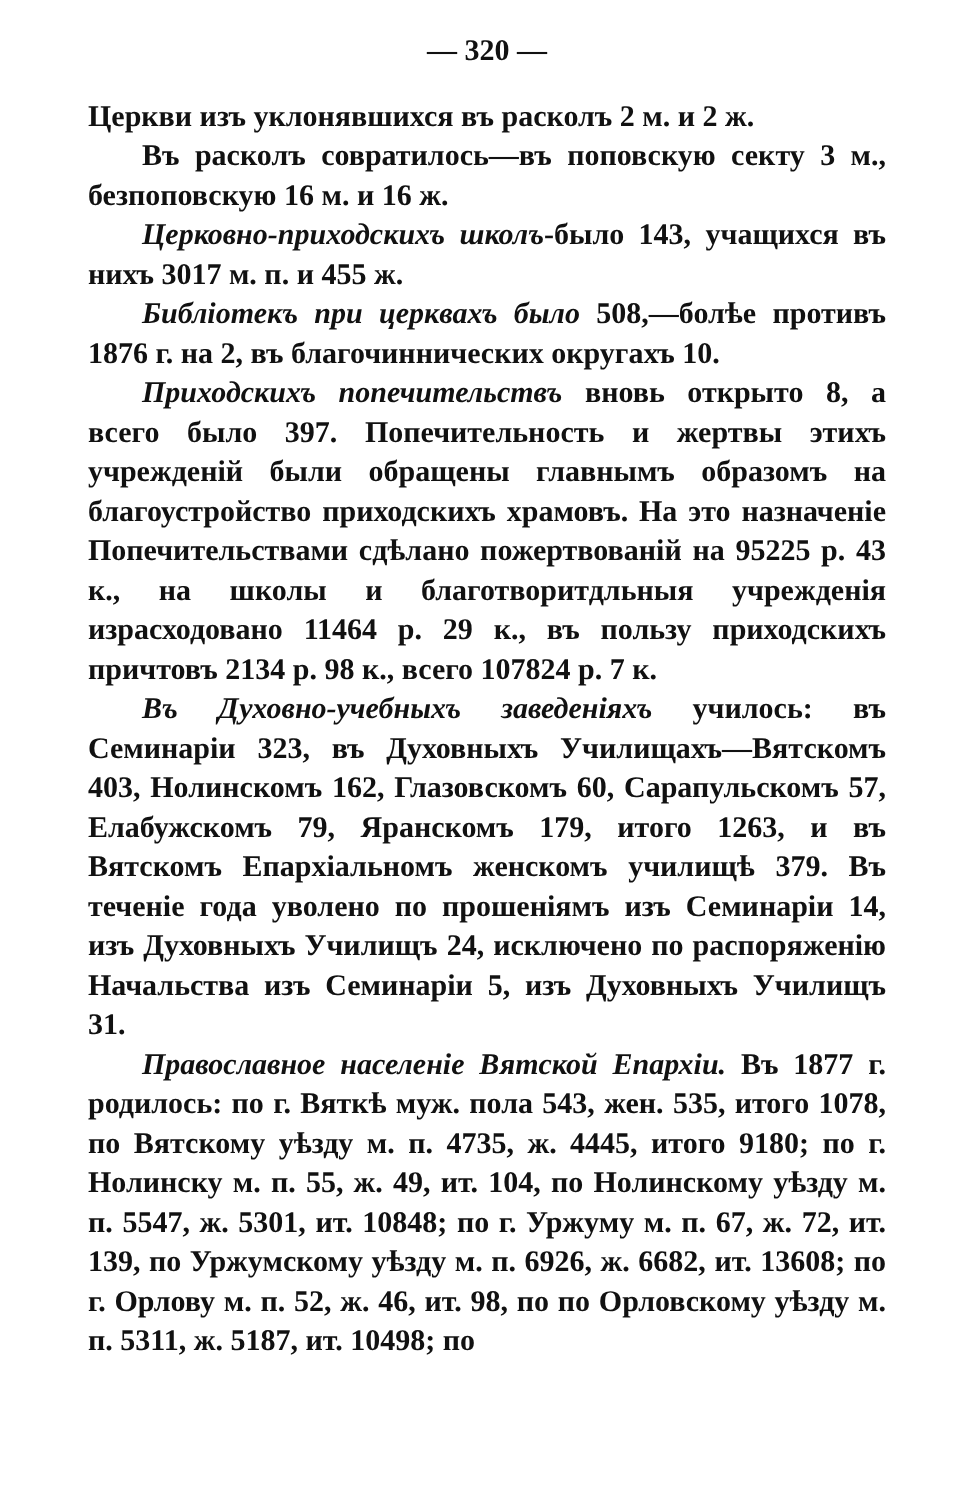— 320 —
Церкви изъ уклонявшихся въ расколъ 2 м. и 2 ж.
Въ расколъ совратилось—въ поповскую секту 3 м., безпоповскую 16 м. и 16 ж.
Церковно-приходскихъ школъ-было 143, учащихся въ нихъ 3017 м. п. и 455 ж.
Библіотекъ при церквахъ было 508,—болѣе противъ 1876 г. на 2, въ благочиннических округахъ 10.
Приходскихъ попечительствъ вновь открыто 8, а всего было 397. Попечительность и жертвы этихъ учрежденій были обращены главнымъ образомъ на благоустройство приходскихъ храмовъ. На это назначеніе Попечительствами сдѣлано пожертвованій на 95225 р. 43 к., на школы и благотворитдльныя учрежденія израсходовано 11464 р. 29 к., въ пользу приходскихъ причтовъ 2134 р. 98 к., всего 107824 р. 7 к.
Въ Духовно-учебныхъ заведеніяхъ училось: въ Семинаріи 323, въ Духовныхъ Училищахъ—Вятскомъ 403, Нолинскомъ 162, Глазовскомъ 60, Сарапульскомъ 57, Елабужскомъ 79, Яранскомъ 179, итого 1263, и въ Вятскомъ Епархіальномъ женскомъ училищѣ 379. Въ теченіе года уволено по прошеніямъ изъ Семинаріи 14, изъ Духовныхъ Училищъ 24, исключено по распоряженію Начальства изъ Семинаріи 5, изъ Духовныхъ Училищъ 31.
Православное населеніе Вятской Епархіи. Въ 1877 г. родилось: по г. Вяткѣ муж. пола 543, жен. 535, итого 1078, по Вятскому уѣзду м. п. 4735, ж. 4445, итого 9180; по г. Нолинску м. п. 55, ж. 49, ит. 104, по Нолинскому уѣзду м. п. 5547, ж. 5301, ит. 10848; по г. Уржуму м. п. 67, ж. 72, ит. 139, по Уржумскому уѣзду м. п. 6926, ж. 6682, ит. 13608; по г. Орлову м. п. 52, ж. 46, ит. 98, по по Орловскому уѣзду м. п. 5311, ж. 5187, ит. 10498; по